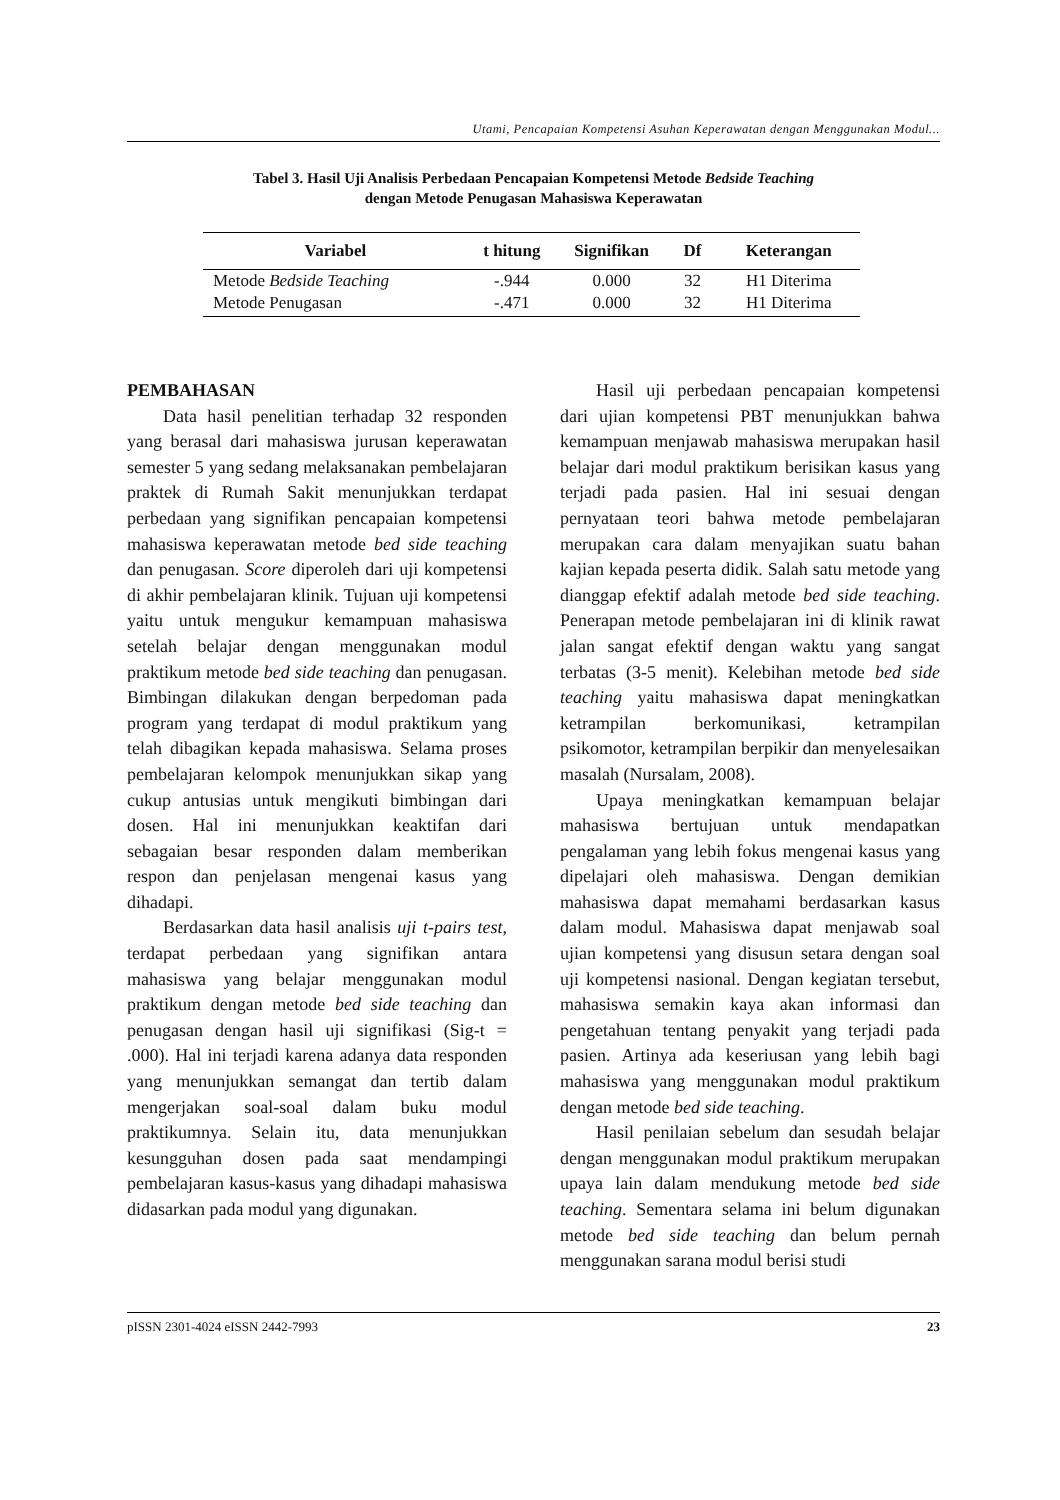Utami, Pencapaian Kompetensi Asuhan Keperawatan dengan Menggunakan Modul...
Tabel 3. Hasil Uji Analisis Perbedaan Pencapaian Kompetensi Metode Bedside Teaching
dengan Metode Penugasan Mahasiswa Keperawatan
| Variabel | t hitung | Signifikan | Df | Keterangan |
| --- | --- | --- | --- | --- |
| Metode Bedside Teaching | -.944 | 0.000 | 32 | H1 Diterima |
| Metode Penugasan | -.471 | 0.000 | 32 | H1 Diterima |
PEMBAHASAN
Data hasil penelitian terhadap 32 responden yang berasal dari mahasiswa jurusan keperawatan semester 5 yang sedang melaksanakan pembelajaran praktek di Rumah Sakit menunjukkan terdapat perbedaan yang signifikan pencapaian kompetensi mahasiswa keperawatan metode bed side teaching dan penugasan. Score diperoleh dari uji kompetensi di akhir pembelajaran klinik. Tujuan uji kompetensi yaitu untuk mengukur kemampuan mahasiswa setelah belajar dengan menggunakan modul praktikum metode bed side teaching dan penugasan. Bimbingan dilakukan dengan berpedoman pada program yang terdapat di modul praktikum yang telah dibagikan kepada mahasiswa. Selama proses pembelajaran kelompok menunjukkan sikap yang cukup antusias untuk mengikuti bimbingan dari dosen. Hal ini menunjukkan keaktifan dari sebagaian besar responden dalam memberikan respon dan penjelasan mengenai kasus yang dihadapi.
Berdasarkan data hasil analisis uji t-pairs test, terdapat perbedaan yang signifikan antara mahasiswa yang belajar menggunakan modul praktikum dengan metode bed side teaching dan penugasan dengan hasil uji signifikasi (Sig-t = .000). Hal ini terjadi karena adanya data responden yang menunjukkan semangat dan tertib dalam mengerjakan soal-soal dalam buku modul praktikumnya. Selain itu, data menunjukkan kesungguhan dosen pada saat mendampingi pembelajaran kasus-kasus yang dihadapi mahasiswa didasarkan pada modul yang digunakan.
Hasil uji perbedaan pencapaian kompetensi dari ujian kompetensi PBT menunjukkan bahwa kemampuan menjawab mahasiswa merupakan hasil belajar dari modul praktikum berisikan kasus yang terjadi pada pasien. Hal ini sesuai dengan pernyataan teori bahwa metode pembelajaran merupakan cara dalam menyajikan suatu bahan kajian kepada peserta didik. Salah satu metode yang dianggap efektif adalah metode bed side teaching. Penerapan metode pembelajaran ini di klinik rawat jalan sangat efektif dengan waktu yang sangat terbatas (3-5 menit). Kelebihan metode bed side teaching yaitu mahasiswa dapat meningkatkan ketrampilan berkomunikasi, ketrampilan psikomotor, ketrampilan berpikir dan menyelesaikan masalah (Nursalam, 2008).
Upaya meningkatkan kemampuan belajar mahasiswa bertujuan untuk mendapatkan pengalaman yang lebih fokus mengenai kasus yang dipelajari oleh mahasiswa. Dengan demikian mahasiswa dapat memahami berdasarkan kasus dalam modul. Mahasiswa dapat menjawab soal ujian kompetensi yang disusun setara dengan soal uji kompetensi nasional. Dengan kegiatan tersebut, mahasiswa semakin kaya akan informasi dan pengetahuan tentang penyakit yang terjadi pada pasien. Artinya ada keseriusan yang lebih bagi mahasiswa yang menggunakan modul praktikum dengan metode bed side teaching.
Hasil penilaian sebelum dan sesudah belajar dengan menggunakan modul praktikum merupakan upaya lain dalam mendukung metode bed side teaching. Sementara selama ini belum digunakan metode bed side teaching dan belum pernah menggunakan sarana modul berisi studi
pISSN 2301-4024 eISSN 2442-7993 23